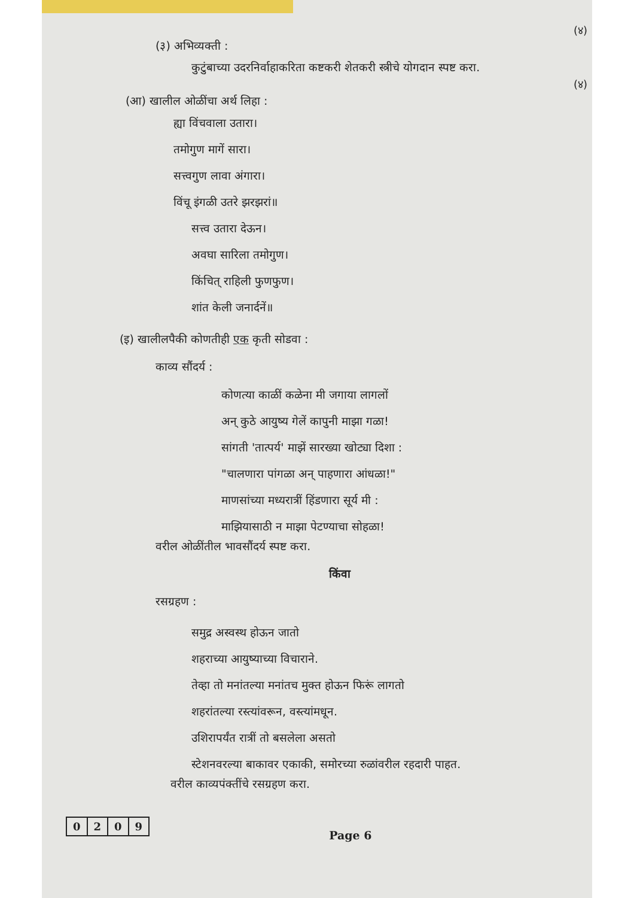(४)
(४)
(३) अभिव्यक्ती :
कुटुंबाच्या उदरनिर्वाहाकरिता कष्टकरी शेतकरी स्त्रीचे योगदान स्पष्ट करा.
(आ) खालील ओळींचा अर्थ लिहा :
ह्या विंचवाला उतारा।
तमोगुण मागें सारा।
सत्त्वगुण लावा अंगारा।
विंचू इंगळी उतरे झरझरां॥
सत्त्व उतारा देऊन।
अवघा सारिला तमोगुण।
किंचित् राहिली फुणफुण।
शांत केली जनार्दनें॥
(इ) खालीलपैकी कोणतीही एक कृती सोडवा :
काव्य सौंदर्य :
कोणत्या काळीं कळेना मी जगाया लागलों
अन् कुठे आयुष्य गेलें कापुनी माझा गळा!
सांगती 'तात्पर्य' माझें सारख्या खोट्या दिशा :
"चालणारा पांगळा अन् पाहणारा आंधळा!"
माणसांच्या मध्यरात्रीं हिंडणारा सूर्य मी :
माझियासाठी न माझा पेटण्याचा सोहळा!
वरील ओळींतील भावसौंदर्य स्पष्ट करा.
किंवा
रसग्रहण :
समुद्र अस्वस्थ होऊन जातो
शहराच्या आयुष्याच्या विचाराने.
तेव्हा तो मनांतल्या मनांतच मुक्त होऊन फिरूं लागतो
शहरांतल्या रस्त्यांवरून, वस्त्यांमधून.
उशिरापर्यंत रात्रीं तो बसलेला असतो
स्टेशनवरल्या बाकावर एकाकी, समोरच्या रुळांवरील रहदारी पाहत.
वरील काव्यपंक्तींचे रसग्रहण करा.
| 0 | 2 | 0 | 9 |
Page 6